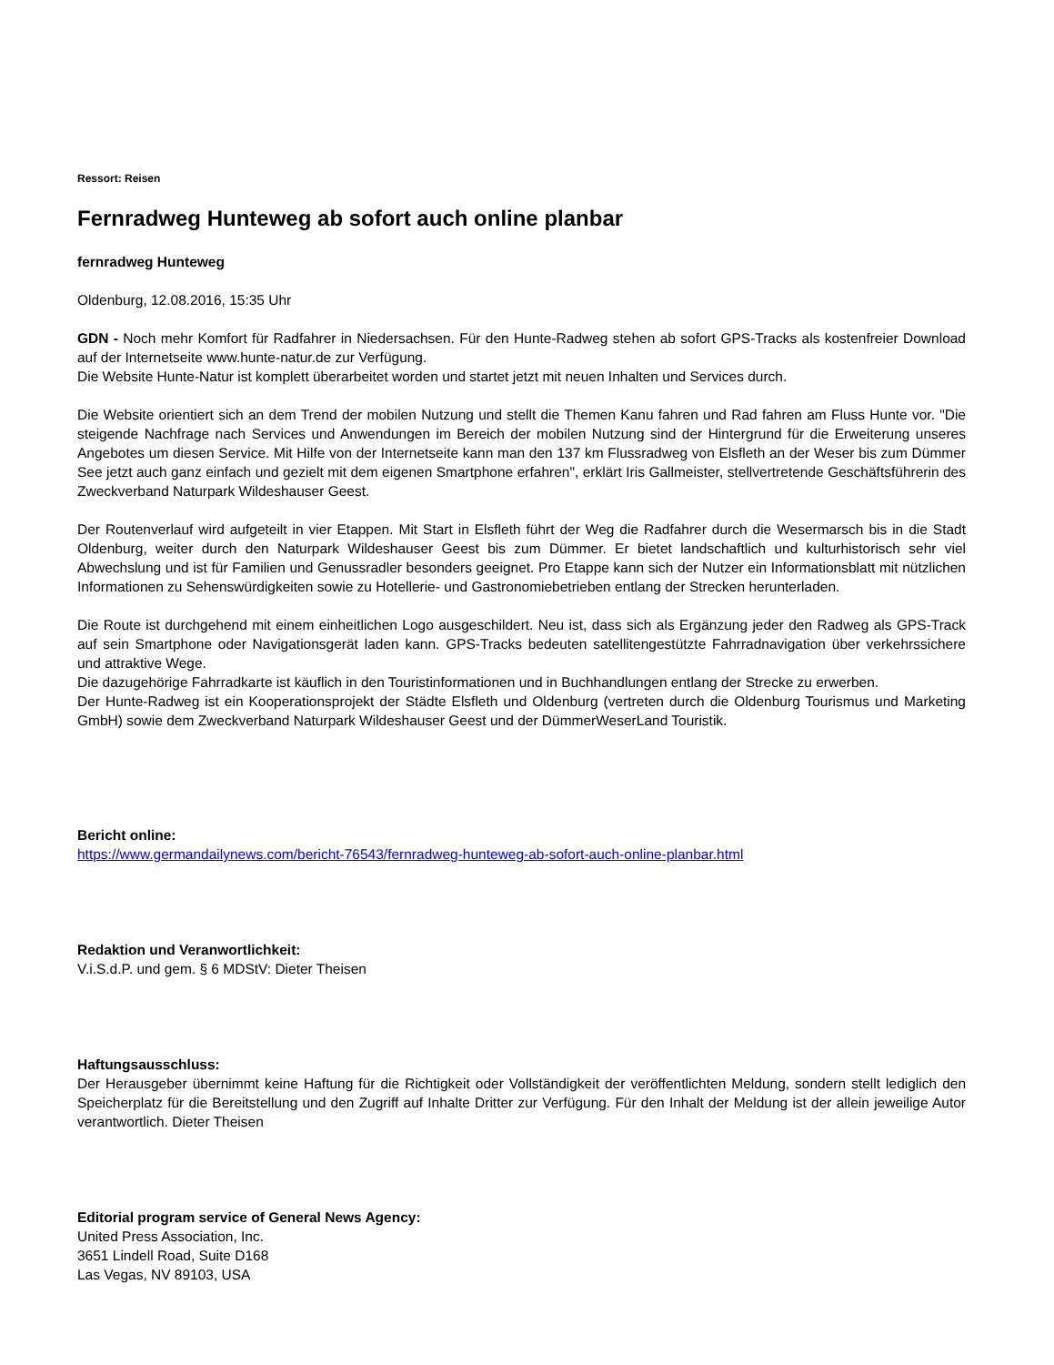Ressort: Reisen
Fernradweg Hunteweg ab sofort auch online planbar
fernradweg Hunteweg
Oldenburg, 12.08.2016, 15:35 Uhr
GDN - Noch mehr Komfort für Radfahrer in Niedersachsen. Für den Hunte-Radweg stehen ab sofort GPS-Tracks als kostenfreier Download auf der Internetseite www.hunte-natur.de zur Verfügung.
Die Website Hunte-Natur ist komplett überarbeitet worden und startet jetzt mit neuen Inhalten und Services durch.
Die Website orientiert sich an dem Trend der mobilen Nutzung und stellt die Themen Kanu fahren und Rad fahren am Fluss Hunte vor. "Die steigende Nachfrage nach Services und Anwendungen im Bereich der mobilen Nutzung sind der Hintergrund für die Erweiterung unseres Angebotes um diesen Service. Mit Hilfe von der Internetseite kann man den 137 km Flussradweg von Elsfleth an der Weser bis zum Dümmer See jetzt auch ganz einfach und gezielt mit dem eigenen Smartphone erfahren", erklärt Iris Gallmeister, stellvertretende Geschäftsführerin des Zweckverband Naturpark Wildeshauser Geest.
Der Routenverlauf wird aufgeteilt in vier Etappen. Mit Start in Elsfleth führt der Weg die Radfahrer durch die Wesermarsch bis in die Stadt Oldenburg, weiter durch den Naturpark Wildeshauser Geest bis zum Dümmer. Er bietet landschaftlich und kulturhistorisch sehr viel Abwechslung und ist für Familien und Genussradler besonders geeignet. Pro Etappe kann sich der Nutzer ein Informationsblatt mit nützlichen Informationen zu Sehenswürdigkeiten sowie zu Hotellerie- und Gastronomiebetrieben entlang der Strecken herunterladen.
Die Route ist durchgehend mit einem einheitlichen Logo ausgeschildert. Neu ist, dass sich als Ergänzung jeder den Radweg als GPS-Track auf sein Smartphone oder Navigationsgerät laden kann. GPS-Tracks bedeuten satellitengestützte Fahrradnavigation über verkehrssichere und attraktive Wege.
Die dazugehörige Fahrradkarte ist käuflich in den Touristinformationen und in Buchhandlungen entlang der Strecke zu erwerben.
Der Hunte-Radweg ist ein Kooperationsprojekt der Städte Elsfleth und Oldenburg (vertreten durch die Oldenburg Tourismus und Marketing GmbH) sowie dem Zweckverband Naturpark Wildeshauser Geest und der DümmerWeserLand Touristik.
Bericht online:
https://www.germandailynews.com/bericht-76543/fernradweg-hunteweg-ab-sofort-auch-online-planbar.html
Redaktion und Veranwortlichkeit:
V.i.S.d.P. und gem. § 6 MDStV: Dieter Theisen
Haftungsausschluss:
Der Herausgeber übernimmt keine Haftung für die Richtigkeit oder Vollständigkeit der veröffentlichten Meldung, sondern stellt lediglich den Speicherplatz für die Bereitstellung und den Zugriff auf Inhalte Dritter zur Verfügung. Für den Inhalt der Meldung ist der allein jeweilige Autor verantwortlich. Dieter Theisen
Editorial program service of General News Agency:
United Press Association, Inc.
3651 Lindell Road, Suite D168
Las Vegas, NV 89103, USA